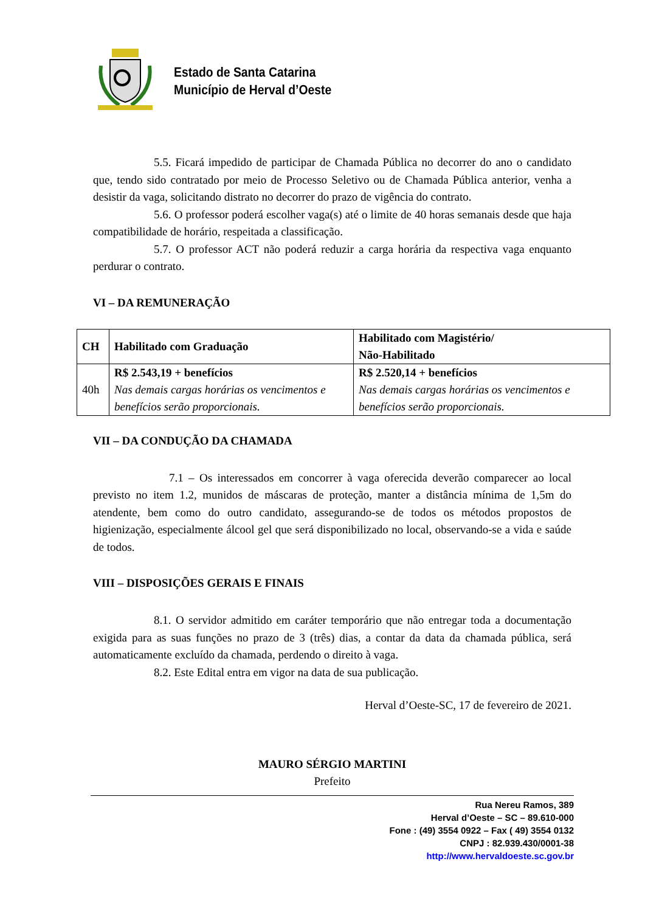Estado de Santa Catarina
Município de Herval d’Oeste
5.5. Ficará impedido de participar de Chamada Pública no decorrer do ano o candidato que, tendo sido contratado por meio de Processo Seletivo ou de Chamada Pública anterior, venha a desistir da vaga, solicitando distrato no decorrer do prazo de vigência do contrato.
5.6. O professor poderá escolher vaga(s) até o limite de 40 horas semanais desde que haja compatibilidade de horário, respeitada a classificação.
5.7. O professor ACT não poderá reduzir a carga horária da respectiva vaga enquanto perdurar o contrato.
VI – DA REMUNERAÇÃO
| CH | Habilitado com Graduação | Habilitado com Magistério/ Não-Habilitado |
| --- | --- | --- |
| 40h | R$ 2.543,19 + benefícios Nas demais cargas horárias os vencimentos e benefícios serão proporcionais. | R$ 2.520,14 + benefícios Nas demais cargas horárias os vencimentos e benefícios serão proporcionais. |
VII – DA CONDUÇÃO DA CHAMADA
7.1 – Os interessados em concorrer à vaga oferecida deverão comparecer ao local previsto no item 1.2, munidos de máscaras de proteção, manter a distância mínima de 1,5m do atendente, bem como do outro candidato, assegurando-se de todos os métodos propostos de higienização, especialmente álcool gel que será disponibilizado no local, observando-se a vida e saúde de todos.
VIII – DISPOSIÇÕES GERAIS E FINAIS
8.1. O servidor admitido em caráter temporário que não entregar toda a documentação exigida para as suas funções no prazo de 3 (três) dias, a contar da data da chamada pública, será automaticamente excluído da chamada, perdendo o direito à vaga.
8.2. Este Edital entra em vigor na data de sua publicação.
Herval d’Oeste-SC, 17 de fevereiro de 2021.
MAURO SÉRGIO MARTINI
Prefeito
Rua Nereu Ramos, 389
Herval d’Oeste – SC – 89.610-000
Fone : (49) 3554 0922 – Fax ( 49) 3554 0132
CNPJ : 82.939.430/0001-38
http://www.hervaldoeste.sc.gov.br